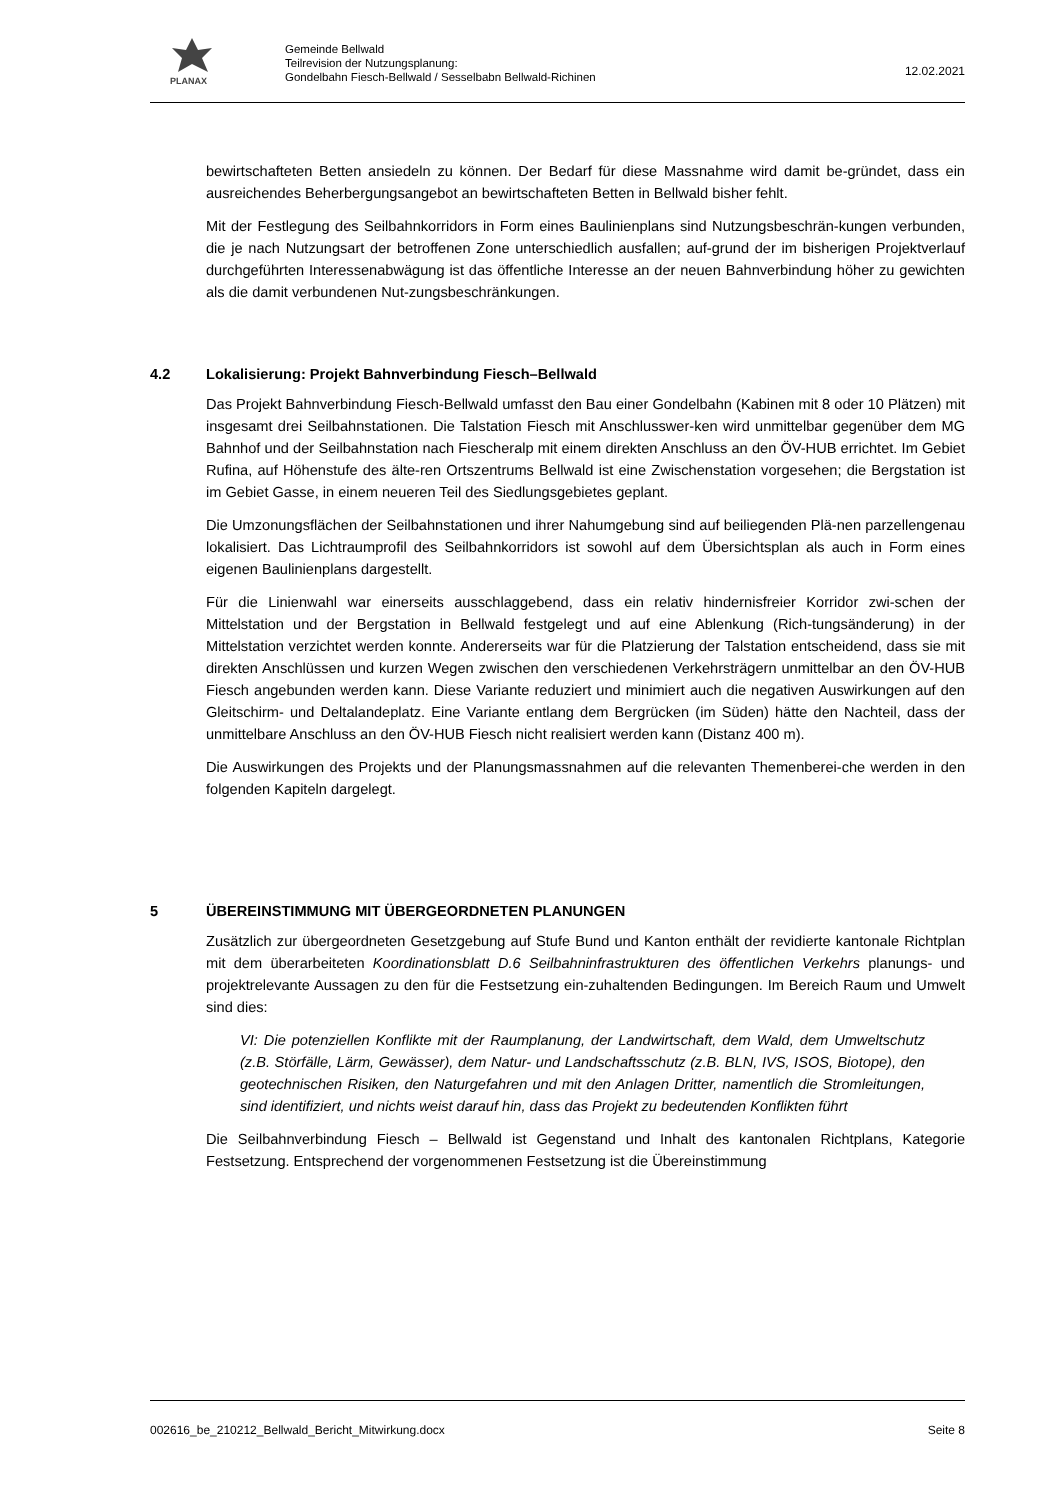PLANAX
Gemeinde Bellwald
Teilrevision der Nutzungsplanung:
Gondelbahn Fiesch-Bellwald / Sesselbabn Bellwald-Richinen
12.02.2021
bewirtschafteten Betten ansiedeln zu können. Der Bedarf für diese Massnahme wird damit be-gründet, dass ein ausreichendes Beherbergungsangebot an bewirtschafteten Betten in Bellwald bisher fehlt.
Mit der Festlegung des Seilbahnkorridors in Form eines Baulinienplans sind Nutzungsbeschrän-kungen verbunden, die je nach Nutzungsart der betroffenen Zone unterschiedlich ausfallen; auf-grund der im bisherigen Projektverlauf durchgeführten Interessenabwägung ist das öffentliche Interesse an der neuen Bahnverbindung höher zu gewichten als die damit verbundenen Nut-zungsbeschränkungen.
4.2 Lokalisierung: Projekt Bahnverbindung Fiesch–Bellwald
Das Projekt Bahnverbindung Fiesch-Bellwald umfasst den Bau einer Gondelbahn (Kabinen mit 8 oder 10 Plätzen) mit insgesamt drei Seilbahnstationen. Die Talstation Fiesch mit Anschlusswer-ken wird unmittelbar gegenüber dem MG Bahnhof und der Seilbahnstation nach Fiescheralp mit einem direkten Anschluss an den ÖV-HUB errichtet. Im Gebiet Rufina, auf Höhenstufe des älte-ren Ortszentrums Bellwald ist eine Zwischenstation vorgesehen; die Bergstation ist im Gebiet Gasse, in einem neueren Teil des Siedlungsgebietes geplant.
Die Umzonungsflächen der Seilbahnstationen und ihrer Nahumgebung sind auf beiliegenden Plä-nen parzellengenau lokalisiert. Das Lichtraumprofil des Seilbahnkorridors ist sowohl auf dem Übersichtsplan als auch in Form eines eigenen Baulinienplans dargestellt.
Für die Linienwahl war einerseits ausschlaggebend, dass ein relativ hindernisfreier Korridor zwi-schen der Mittelstation und der Bergstation in Bellwald festgelegt und auf eine Ablenkung (Rich-tungsänderung) in der Mittelstation verzichtet werden konnte. Andererseits war für die Platzierung der Talstation entscheidend, dass sie mit direkten Anschlüssen und kurzen Wegen zwischen den verschiedenen Verkehrsträgern unmittelbar an den ÖV-HUB Fiesch angebunden werden kann. Diese Variante reduziert und minimiert auch die negativen Auswirkungen auf den Gleitschirm- und Deltalandeplatz. Eine Variante entlang dem Bergrücken (im Süden) hätte den Nachteil, dass der unmittelbare Anschluss an den ÖV-HUB Fiesch nicht realisiert werden kann (Distanz 400 m).
Die Auswirkungen des Projekts und der Planungsmassnahmen auf die relevanten Themenberei-che werden in den folgenden Kapiteln dargelegt.
5 ÜBEREINSTIMMUNG MIT ÜBERGEORDNETEN PLANUNGEN
Zusätzlich zur übergeordneten Gesetzgebung auf Stufe Bund und Kanton enthält der revidierte kantonale Richtplan mit dem überarbeiteten Koordinationsblatt D.6 Seilbahninfrastrukturen des öffentlichen Verkehrs planungs- und projektrelevante Aussagen zu den für die Festsetzung ein-zuhaltenden Bedingungen. Im Bereich Raum und Umwelt sind dies:
VI: Die potenziellen Konflikte mit der Raumplanung, der Landwirtschaft, dem Wald, dem Umweltschutz (z.B. Störfälle, Lärm, Gewässer), dem Natur- und Landschaftsschutz (z.B. BLN, IVS, ISOS, Biotope), den geotechnischen Risiken, den Naturgefahren und mit den Anlagen Dritter, namentlich die Stromleitungen, sind identifiziert, und nichts weist darauf hin, dass das Projekt zu bedeutenden Konflikten führt
Die Seilbahnverbindung Fiesch – Bellwald ist Gegenstand und Inhalt des kantonalen Richtplans, Kategorie Festsetzung. Entsprechend der vorgenommenen Festsetzung ist die Übereinstimmung
002616_be_210212_Bellwald_Bericht_Mitwirkung.docx Seite 8